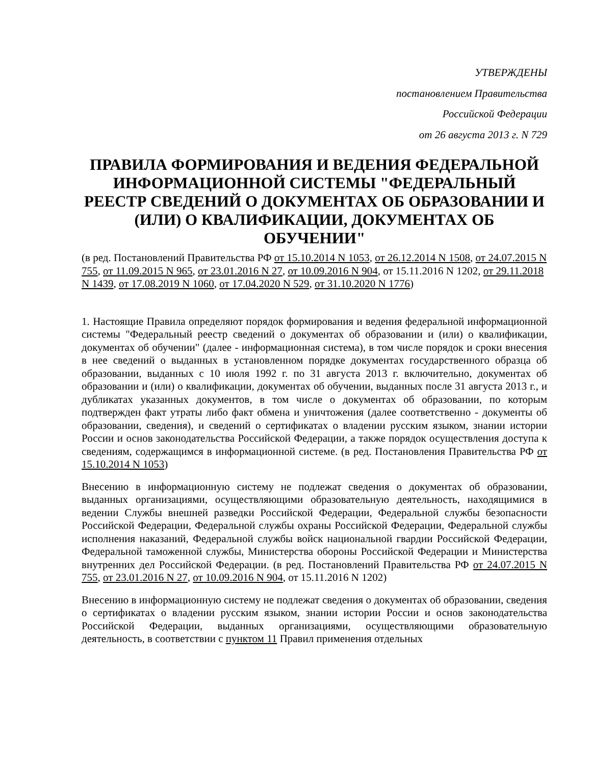УТВЕРЖДЕНЫ
постановлением Правительства
Российской Федерации
от 26 августа 2013 г. N 729
ПРАВИЛА ФОРМИРОВАНИЯ И ВЕДЕНИЯ ФЕДЕРАЛЬНОЙ ИНФОРМАЦИОННОЙ СИСТЕМЫ "ФЕДЕРАЛЬНЫЙ РЕЕСТР СВЕДЕНИЙ О ДОКУМЕНТАХ ОБ ОБРАЗОВАНИИ И (ИЛИ) О КВАЛИФИКАЦИИ, ДОКУМЕНТАХ ОБ ОБУЧЕНИИ"
(в ред. Постановлений Правительства РФ от 15.10.2014 N 1053, от 26.12.2014 N 1508, от 24.07.2015 N 755, от 11.09.2015 N 965, от 23.01.2016 N 27, от 10.09.2016 N 904, от 15.11.2016 N 1202, от 29.11.2018 N 1439, от 17.08.2019 N 1060, от 17.04.2020 N 529, от 31.10.2020 N 1776)
1. Настоящие Правила определяют порядок формирования и ведения федеральной информационной системы "Федеральный реестр сведений о документах об образовании и (или) о квалификации, документах об обучении" (далее - информационная система), в том числе порядок и сроки внесения в нее сведений о выданных в установленном порядке документах государственного образца об образовании, выданных с 10 июля 1992 г. по 31 августа 2013 г. включительно, документах об образовании и (или) о квалификации, документах об обучении, выданных после 31 августа 2013 г., и дубликатах указанных документов, в том числе о документах об образовании, по которым подтвержден факт утраты либо факт обмена и уничтожения (далее соответственно - документы об образовании, сведения), и сведений о сертификатах о владении русским языком, знании истории России и основ законодательства Российской Федерации, а также порядок осуществления доступа к сведениям, содержащимся в информационной системе. (в ред. Постановления Правительства РФ от 15.10.2014 N 1053)
Внесению в информационную систему не подлежат сведения о документах об образовании, выданных организациями, осуществляющими образовательную деятельность, находящимися в ведении Службы внешней разведки Российской Федерации, Федеральной службы безопасности Российской Федерации, Федеральной службы охраны Российской Федерации, Федеральной службы исполнения наказаний, Федеральной службы войск национальной гвардии Российской Федерации, Федеральной таможенной службы, Министерства обороны Российской Федерации и Министерства внутренних дел Российской Федерации. (в ред. Постановлений Правительства РФ от 24.07.2015 N 755, от 23.01.2016 N 27, от 10.09.2016 N 904, от 15.11.2016 N 1202)
Внесению в информационную систему не подлежат сведения о документах об образовании, сведения о сертификатах о владении русским языком, знании истории России и основ законодательства Российской Федерации, выданных организациями, осуществляющими образовательную деятельность, в соответствии с пунктом 11 Правил применения отдельных